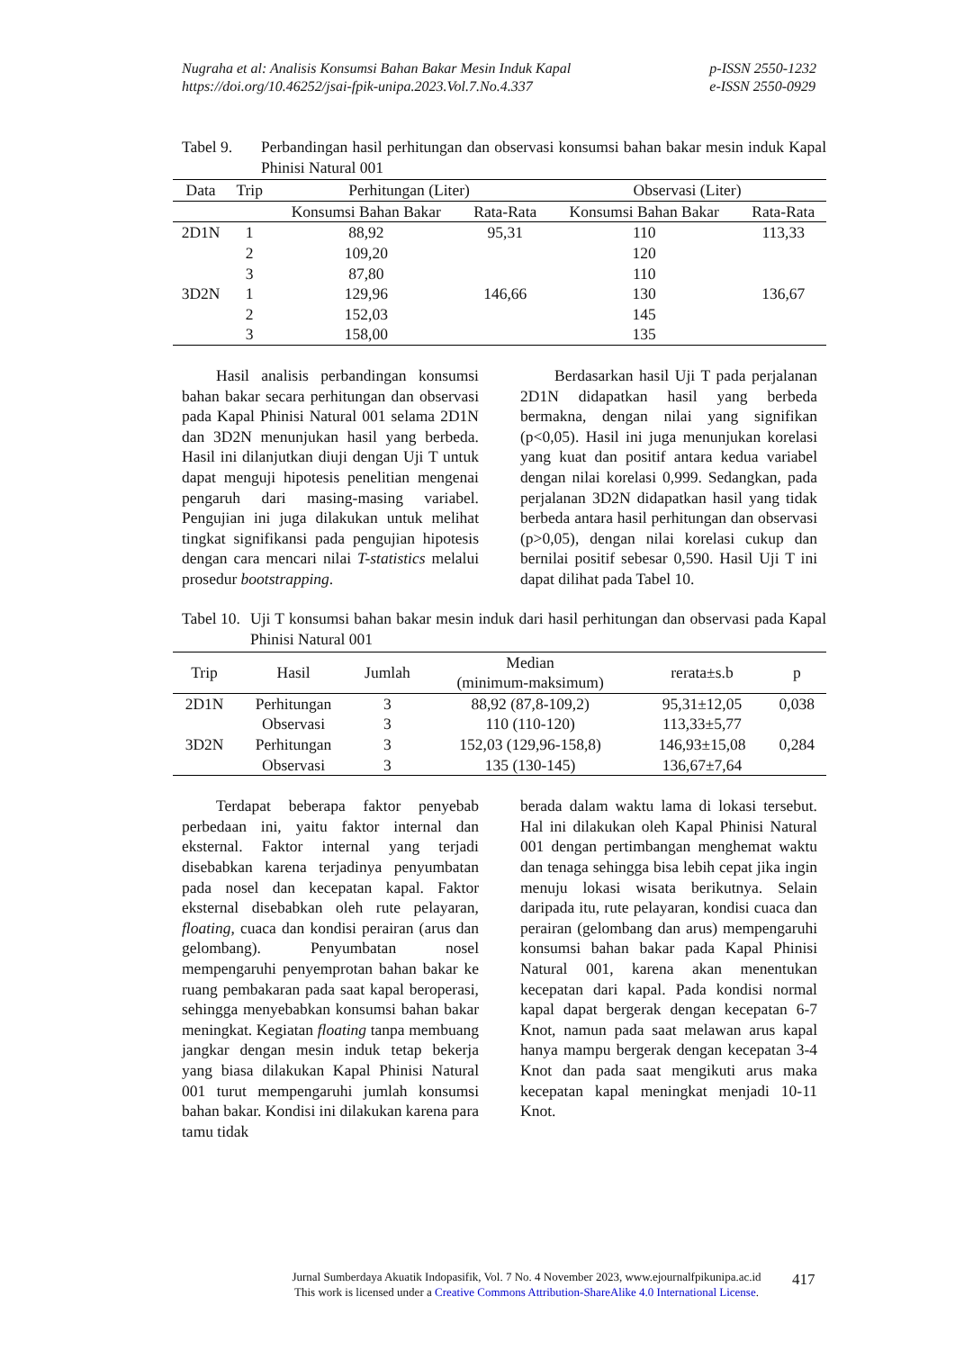Nugraha et al: Analisis Konsumsi Bahan Bakar Mesin Induk Kapal
https://doi.org/10.46252/jsai-fpik-unipa.2023.Vol.7.No.4.337
p-ISSN 2550-1232
e-ISSN 2550-0929
Tabel 9. Perbandingan hasil perhitungan dan observasi konsumsi bahan bakar mesin induk Kapal Phinisi Natural 001
| Data | Trip | Perhitungan (Liter) | | Observasi (Liter) | |
| --- | --- | --- | --- | --- | --- |
| | | Konsumsi Bahan Bakar | Rata-Rata | Konsumsi Bahan Bakar | Rata-Rata |
| 2D1N | 1 | 88,92 | 95,31 | 110 | 113,33 |
| | 2 | 109,20 | | 120 | |
| | 3 | 87,80 | | 110 | |
| 3D2N | 1 | 129,96 | 146,66 | 130 | 136,67 |
| | 2 | 152,03 | | 145 | |
| | 3 | 158,00 | | 135 | |
Hasil analisis perbandingan konsumsi bahan bakar secara perhitungan dan observasi pada Kapal Phinisi Natural 001 selama 2D1N dan 3D2N menunjukan hasil yang berbeda. Hasil ini dilanjutkan diuji dengan Uji T untuk dapat menguji hipotesis penelitian mengenai pengaruh dari masing-masing variabel. Pengujian ini juga dilakukan untuk melihat tingkat signifikansi pada pengujian hipotesis dengan cara mencari nilai T-statistics melalui prosedur bootstrapping.
Berdasarkan hasil Uji T pada perjalanan 2D1N didapatkan hasil yang berbeda bermakna, dengan nilai yang signifikan (p<0,05). Hasil ini juga menunjukan korelasi yang kuat dan positif antara kedua variabel dengan nilai korelasi 0,999. Sedangkan, pada perjalanan 3D2N didapatkan hasil yang tidak berbeda antara hasil perhitungan dan observasi (p>0,05), dengan nilai korelasi cukup dan bernilai positif sebesar 0,590. Hasil Uji T ini dapat dilihat pada Tabel 10.
Tabel 10. Uji T konsumsi bahan bakar mesin induk dari hasil perhitungan dan observasi pada Kapal Phinisi Natural 001
| Trip | Hasil | Jumlah | Median (minimum-maksimum) | rerata±s.b | p |
| --- | --- | --- | --- | --- | --- |
| 2D1N | Perhitungan | 3 | 88,92 (87,8-109,2) | 95,31±12,05 | 0,038 |
| | Observasi | 3 | 110 (110-120) | 113,33±5,77 | |
| 3D2N | Perhitungan | 3 | 152,03 (129,96-158,8) | 146,93±15,08 | 0,284 |
| | Observasi | 3 | 135 (130-145) | 136,67±7,64 | |
Terdapat beberapa faktor penyebab perbedaan ini, yaitu faktor internal dan eksternal. Faktor internal yang terjadi disebabkan karena terjadinya penyumbatan pada nosel dan kecepatan kapal. Faktor eksternal disebabkan oleh rute pelayaran, floating, cuaca dan kondisi perairan (arus dan gelombang). Penyumbatan nosel mempengaruhi penyemprotan bahan bakar ke ruang pembakaran pada saat kapal beroperasi, sehingga menyebabkan konsumsi bahan bakar meningkat. Kegiatan floating tanpa membuang jangkar dengan mesin induk tetap bekerja yang biasa dilakukan Kapal Phinisi Natural 001 turut mempengaruhi jumlah konsumsi bahan bakar. Kondisi ini dilakukan karena para tamu tidak
berada dalam waktu lama di lokasi tersebut. Hal ini dilakukan oleh Kapal Phinisi Natural 001 dengan pertimbangan menghemat waktu dan tenaga sehingga bisa lebih cepat jika ingin menuju lokasi wisata berikutnya. Selain daripada itu, rute pelayaran, kondisi cuaca dan perairan (gelombang dan arus) mempengaruhi konsumsi bahan bakar pada Kapal Phinisi Natural 001, karena akan menentukan kecepatan dari kapal. Pada kondisi normal kapal dapat bergerak dengan kecepatan 6-7 Knot, namun pada saat melawan arus kapal hanya mampu bergerak dengan kecepatan 3-4 Knot dan pada saat mengikuti arus maka kecepatan kapal meningkat menjadi 10-11 Knot.
Jurnal Sumberdaya Akuatik Indopasifik, Vol. 7 No. 4 November 2023, www.ejournalfpikunipa.ac.id
This work is licensed under a Creative Commons Attribution-ShareAlike 4.0 International License.
417